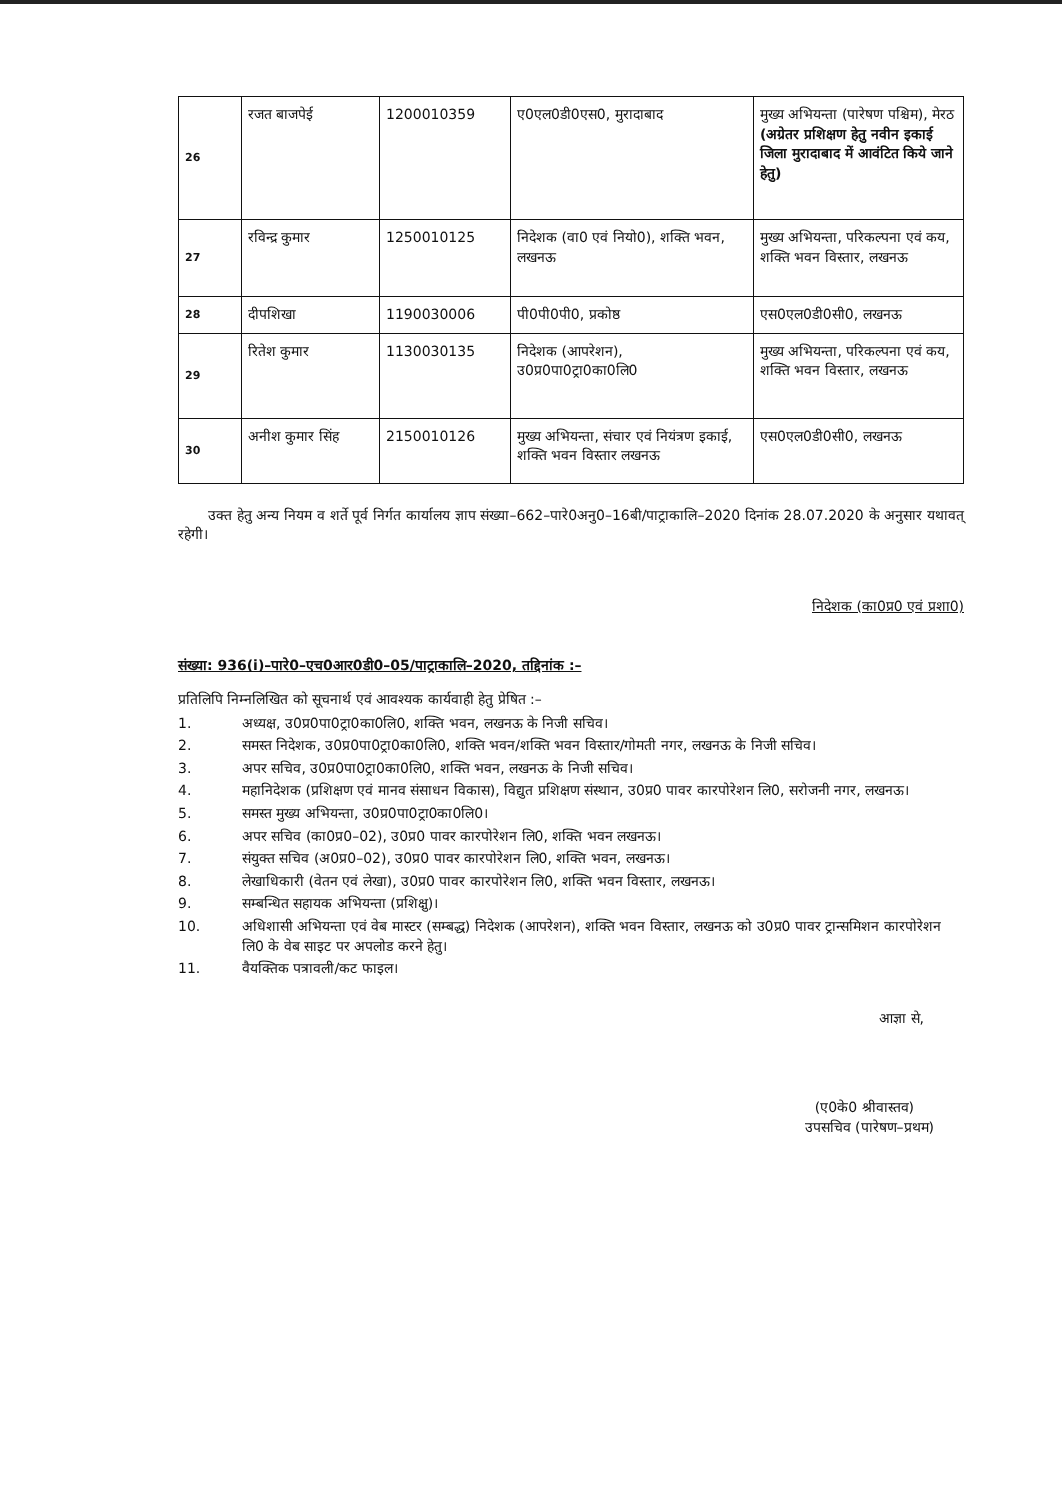| 26 | रजत बाजपेई | 1200010359 | ए0एल0डी0एस0, मुरादाबाद | मुख्य अभियन्ता (पारेषण पश्चिम), मेरठ (अग्रेतर प्रशिक्षण हेतु नवीन इकाई जिला मुरादाबाद में आवंटित किये जाने हेतु) |
| 27 | रविन्द्र कुमार | 1250010125 | निदेशक (वा0 एवं नियो0), शक्ति भवन, लखनऊ | मुख्य अभियन्ता, परिकल्पना एवं कय, शक्ति भवन विस्तार, लखनऊ |
| 28 | दीपशिखा | 1190030006 | पी0पी0पी0, प्रकोष्ठ | एस0एल0डी0सी0, लखनऊ |
| 29 | रितेश कुमार | 1130030135 | निदेशक (आपरेशन), उ0प्र0पा0ट्रा0का0लि0 | मुख्य अभियन्ता, परिकल्पना एवं कय, शक्ति भवन विस्तार, लखनऊ |
| 30 | अनीश कुमार सिंह | 2150010126 | मुख्य अभियन्ता, संचार एवं नियंत्रण इकाई, शक्ति भवन विस्तार लखनऊ | एस0एल0डी0सी0, लखनऊ |
उक्त हेतु अन्य नियम व शर्ते पूर्व निर्गत कार्यालय ज्ञाप संख्या–662–पारे0अनु0–16बी/पाट्राकालि–2020 दिनांक 28.07.2020 के अनुसार यथावत् रहेगी।
निदेशक (का0प्र0 एवं प्रशा0)
संख्या: 936(i)–पारे0–एच0आर0डी0–05/पाट्राकालि–2020, तद्दिनांक :–
प्रतिलिपि निम्नलिखित को सूचनार्थ एवं आवश्यक कार्यवाही हेतु प्रेषित :–
1. अध्यक्ष, उ0प्र0पा0ट्रा0का0लि0, शक्ति भवन, लखनऊ के निजी सचिव।
2. समस्त निदेशक, उ0प्र0पा0ट्रा0का0लि0, शक्ति भवन/शक्ति भवन विस्तार/गोमती नगर, लखनऊ के निजी सचिव।
3. अपर सचिव, उ0प्र0पा0ट्रा0का0लि0, शक्ति भवन, लखनऊ के निजी सचिव।
4. महानिदेशक (प्रशिक्षण एवं मानव संसाधन विकास), विद्युत प्रशिक्षण संस्थान, उ0प्र0 पावर कारपोरेशन लि0, सरोजनी नगर, लखनऊ।
5. समस्त मुख्य अभियन्ता, उ0प्र0पा0ट्रा0का0लि0।
6. अपर सचिव (का0प्र0–02), उ0प्र0 पावर कारपोरेशन लि0, शक्ति भवन लखनऊ।
7. संयुक्त सचिव (अ0प्र0–02), उ0प्र0 पावर कारपोरेशन लि0, शक्ति भवन, लखनऊ।
8. लेखाधिकारी (वेतन एवं लेखा), उ0प्र0 पावर कारपोरेशन लि0, शक्ति भवन विस्तार, लखनऊ।
9. सम्बन्धित सहायक अभियन्ता (प्रशिक्षु)।
10. अधिशासी अभियन्ता एवं वेब मास्टर (सम्बद्ध) निदेशक (आपरेशन), शक्ति भवन विस्तार, लखनऊ को उ0प्र0 पावर ट्रान्समिशन कारपोरेशन लि0 के वेब साइट पर अपलोड करने हेतु।
11. वैयक्तिक पत्रावली/कट फाइल।
आज्ञा से,
(ए0के0 श्रीवास्तव)
उपसचिव (पारेषण–प्रथम)